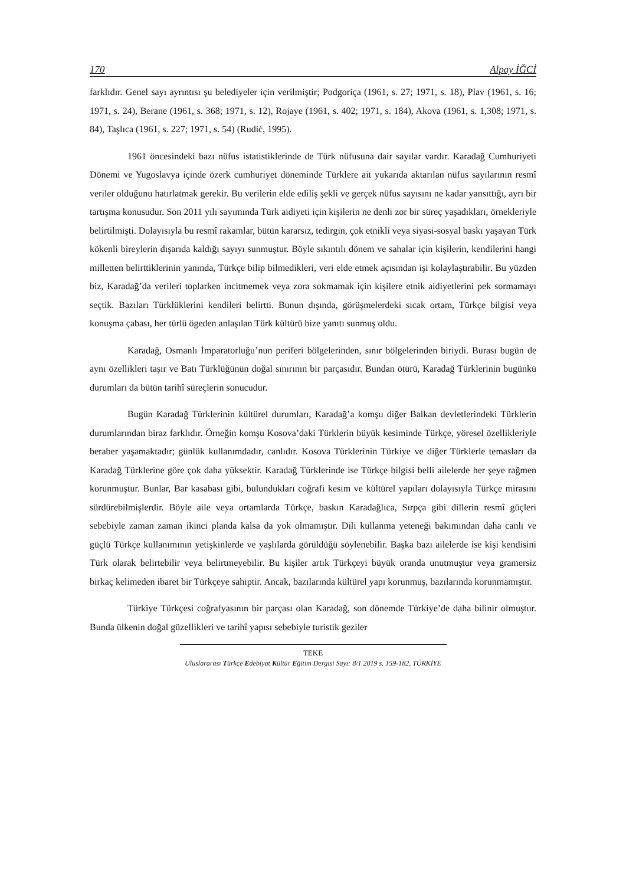170 Alpay İĞCİ
farklıdır. Genel sayı ayrıntısı şu belediyeler için verilmiştir; Podgoriça (1961, s. 27; 1971, s. 18), Plav (1961, s. 16; 1971, s. 24), Berane (1961, s. 368; 1971, s. 12), Rojaye (1961, s. 402; 1971, s. 184), Akova (1961, s. 1,308; 1971, s. 84), Taşlıca (1961, s. 227; 1971, s. 54) (Rudić, 1995).
1961 öncesindeki bazı nüfus istatistiklerinde de Türk nüfusuna dair sayılar vardır. Karadağ Cumhuriyeti Dönemi ve Yugoslavya içinde özerk cumhuriyet döneminde Türklere ait yukarıda aktarılan nüfus sayılarının resmî veriler olduğunu hatırlatmak gerekir. Bu verilerin elde ediliş şekli ve gerçek nüfus sayısını ne kadar yansıttığı, ayrı bir tartışma konusudur. Son 2011 yılı sayımında Türk aidiyeti için kişilerin ne denli zor bir süreç yaşadıkları, örnekleriyle belirtilmişti. Dolayısıyla bu resmî rakamlar, bütün kararsız, tedirgin, çok etnikli veya siyasi-sosyal baskı yaşayan Türk kökenli bireylerin dışarıda kaldığı sayıyı sunmuştur. Böyle sıkıntılı dönem ve sahalar için kişilerin, kendilerini hangi milletten belirttiklerinin yanında, Türkçe bilip bilmedikleri, veri elde etmek açısından işi kolaylaştırabilir. Bu yüzden biz, Karadağ’da verileri toplarken incitmemek veya zora sokmamak için kişilere etnik aidiyetlerini pek sormamayı seçtik. Bazıları Türklüklerini kendileri belirtti. Bunun dışında, görüşmelerdeki sıcak ortam, Türkçe bilgisi veya konuşma çabası, her türlü ögeden anlaşılan Türk kültürü bize yanıtı sunmuş oldu.
Karadağ, Osmanlı İmparatorluğu’nun periferi bölgelerinden, sınır bölgelerinden biriydi. Burası bugün de aynı özellikleri taşır ve Batı Türklüğünün doğal sınırının bir parçasıdır. Bundan ötürü, Karadağ Türklerinin bugünkü durumları da bütün tarihî süreçlerin sonucudur.
Bugün Karadağ Türklerinin kültürel durumları, Karadağ’a komşu diğer Balkan devletlerindeki Türklerin durumlarından biraz farklıdır. Örneğin komşu Kosova’daki Türklerin büyük kesiminde Türkçe, yöresel özellikleriyle beraber yaşamaktadır; günlük kullanımdadır, canlıdır. Kosova Türklerinin Türkiye ve diğer Türklerle temasları da Karadağ Türklerine göre çok daha yüksektir. Karadağ Türklerinde ise Türkçe bilgisi belli ailelerde her şeye rağmen korunmuştur. Bunlar, Bar kasabası gibi, bulundukları coğrafi kesim ve kültürel yapıları dolayısıyla Türkçe mirasını sürdürebilmişlerdir. Böyle aile veya ortamlarda Türkçe, baskın Karadağlıca, Sırpça gibi dillerin resmî güçleri sebebiyle zaman zaman ikinci planda kalsa da yok olmamıştır. Dili kullanma yeteneği bakımından daha canlı ve güçlü Türkçe kullanımının yetişkinlerde ve yaşlılarda görüldüğü söylenebilir. Başka bazı ailelerde ise kişi kendisini Türk olarak belirtebilir veya belirtmeyebilir. Bu kişiler artık Türkçeyi büyük oranda unutmuştur veya gramersiz birkaç kelimeden ibaret bir Türkçeye sahiptir. Ancak, bazılarında kültürel yapı korunmuş, bazılarında korunmamıştır.
Türkiye Türkçesi coğrafyasının bir parçası olan Karadağ, son dönemde Türkiye’de daha bilinir olmuştur. Bunda ülkenin doğal güzellikleri ve tarihî yapısı sebebiyle turistik geziler
TEKE
Uluslararası Türkçe Edebiyat Kültür Eğitim Dergisi Sayı: 8/1 2019 s. 159-182, TÜRKİYE